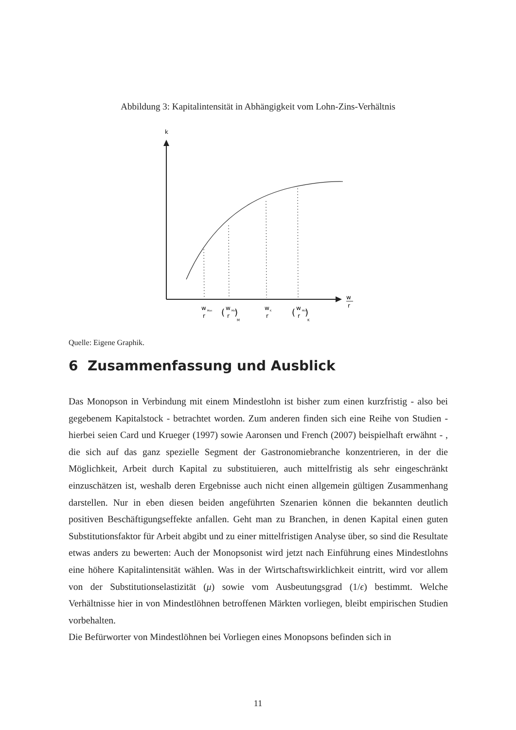Abbildung 3: Kapitalintensität in Abhängigkeit vom Lohn-Zins-Verhältnis
k
w
r
w
Mon
r
(
w
Min
r
)
M
w
K
r
(
w
Min
r
)
K
Quelle: Eigene Graphik.
6 Zusammenfassung und Ausblick
Das Monopson in Verbindung mit einem Mindestlohn ist bisher zum einen kurzfristig - also bei gegebenem Kapitalstock - betrachtet worden. Zum anderen finden sich eine Reihe von Studien - hierbei seien Card und Krueger (1997) sowie Aaronsen und French (2007) beispielhaft erwähnt - , die sich auf das ganz spezielle Segment der Gastronomiebranche konzentrieren, in der die Möglichkeit, Arbeit durch Kapital zu substituieren, auch mittelfristig als sehr eingeschränkt einzuschätzen ist, weshalb deren Ergebnisse auch nicht einen allgemein gültigen Zusammenhang darstellen. Nur in eben diesen beiden angeführten Szenarien können die bekannten deutlich positiven Beschäftigungseffekte anfallen. Geht man zu Branchen, in denen Kapital einen guten Substitutionsfaktor für Arbeit abgibt und zu einer mittelfristigen Analyse über, so sind die Resultate etwas anders zu bewerten: Auch der Monopsonist wird jetzt nach Einführung eines Mindestlohns eine höhere Kapitalintensität wählen. Was in der Wirtschaftswirklichkeit eintritt, wird vor allem von der Substitutionselastizität (μ) sowie vom Ausbeutungsgrad (1/ϵ) bestimmt. Welche Verhältnisse hier in von Mindestlöhnen betroffenen Märkten vorliegen, bleibt empirischen Studien vorbehalten.
Die Befürworter von Mindestlöhnen bei Vorliegen eines Monopsons befinden sich in
11